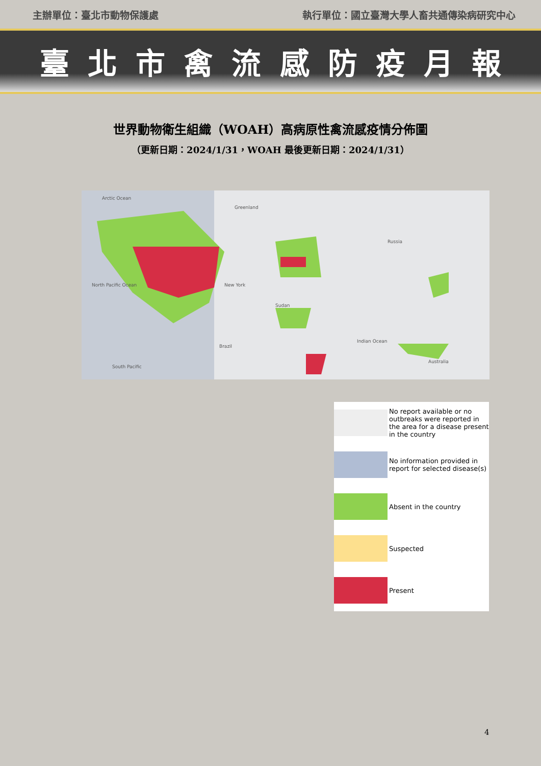主辦單位：臺北市動物保護處 執行單位：國立臺灣大學人畜共通傳染病研究中心
臺北市禽流感防疫月報
世界動物衛生組織（WOAH）高病原性禽流感疫情分佈圖
（更新日期：2024/1/31，WOAH 最後更新日期：2024/1/31）
Arctic Ocean
Greenland
Russia
North Pacific Ocean New York
Indian Ocean
Sudan
Brazil
Australia
South Pacific
No report available or no outbreaks were reported in the area for a disease present in the country
No information provided in report for selected disease(s)
Absent in the country
Suspected
Present
4